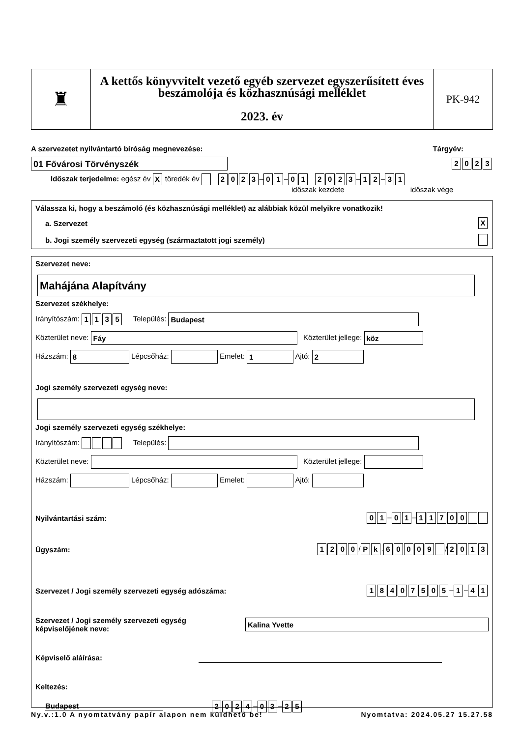♜
A kettős könyvvitelt vezető egyéb szervezet egyszerűsített éves beszámolója és közhasznúsági melléklet
2023. év
PK-942
A szervezetet nyilvántartó bíróság megnevezése: Tárgyév:
01 Fővárosi Törvényszék 2023
Időszak terjedelme: egész év X töredék év 2023 – 0 1 – 01 2023 – 1 2 – 3 1
időszak kezdete időszak vége
Válassza ki, hogy a beszámoló (és közhasznúsági melléklet) az alábbiak közül melyikre vonatkozik!
a. Szervezet X
b. Jogi személy szervezeti egység (származtatott jogi személy)
Szervezet neve:
Mahájána Alapítvány
Szervezet székhelye:
Irányítószám: 1135 Település: Budapest
Közterület neve: Fáy Közterület jellege: köz
Házszám: 8 Lépcsőház: Emelet: 1 Ajtó: 2
Jogi személy szervezeti egység neve:
Jogi személy szervezeti egység székhelye:
Irányítószám: Település:
Közterület neve: Közterület jellege:
Házszám: Lépcsőház: Emelet: Ajtó:
Nyilvántartási szám: 0 1 – 0 1 – 11700
Ügyszám: 1200 / P k. 60009 / 2013
Szervezet / Jogi személy szervezeti egység adószáma: 18407505 – 1 – 4 1
Szervezet / Jogi személy szervezeti egység
képviselőjének neve: Kalina Yvette
Képviselő aláírása:
Keltezés:
Budapest 2024 – 0 3 – 2 5
Ny.v.:1.0 A nyomtatvány papír alapon nem küldhető be! Nyomtatva: 2024.05.27 15.27.58